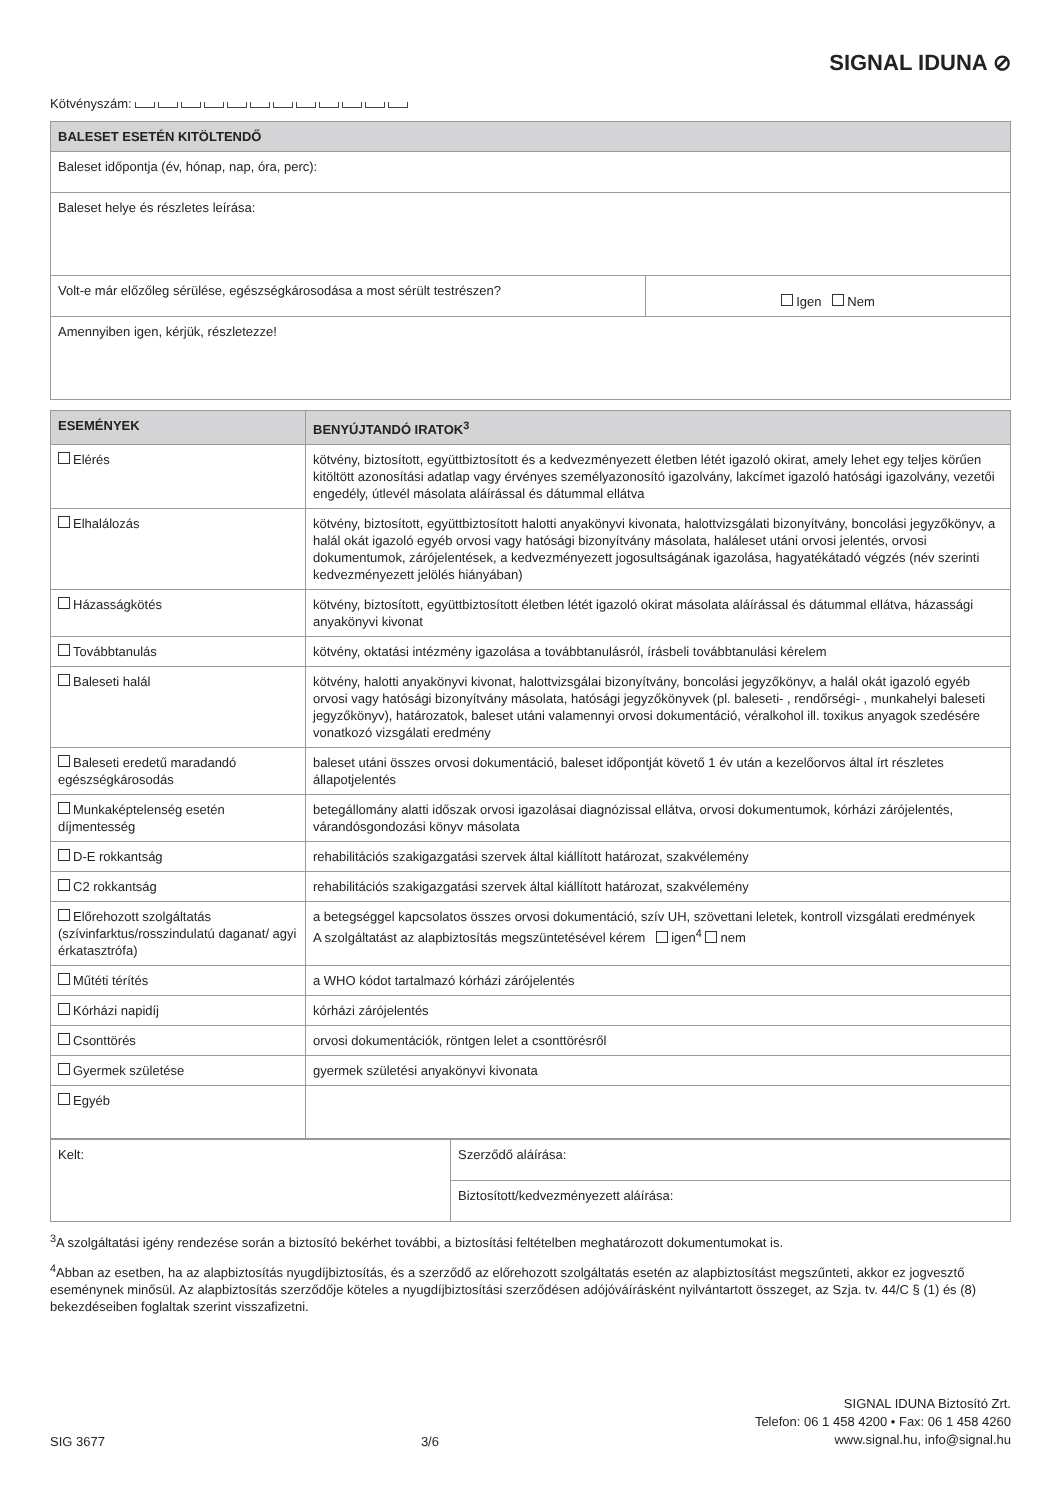SIGNAL IDUNA ⊘
Kötvényszám:
| BALESET ESETÉN KITÖLTENDŐ | |
| --- | --- |
| Baleset időpontja (év, hónap, nap, óra, perc): | |
| Baleset helye és részletes leírása: | |
| Volt-e már előzőleg sérülése, egészségkárosodása a most sérült testrészen? | Igen Nem |
| Amennyiben igen, kérjük, részletezze! | |
| ESEMÉNYEK | BENYÚJTANDÓ IRATOK<sup>3</sup> |
| --- | --- |
| Elérés | kötvény, biztosított, együttbiztosított és a kedvezményezett életben létét igazoló okirat, amely lehet egy teljes körűen kitöltött azonosítási adatlap vagy érvényes személyazonosító igazolvány, lakcímet igazoló hatósági igazolvány, vezetői engedély, útlevél másolata aláírással és dátummal ellátva |
| Elhalálozás | kötvény, biztosított, együttbiztosított halotti anyakönyvi kivonata, halottvizsgálati bizonyítvány, boncolási jegyzőkönyv, a halál okát igazoló egyéb orvosi vagy hatósági bizonyítvány másolata, haláleset utáni orvosi jelentés, orvosi dokumentumok, zárójelentések, a kedvezményezett jogosultságának igazolása, hagyatékátadó végzés (név szerinti kedvezményezett jelölés hiányában) |
| Házasságkötés | kötvény, biztosított, együttbiztosított életben létét igazoló okirat másolata aláírással és dátummal ellátva, házassági anyakönyvi kivonat |
| Továbbtanulás | kötvény, oktatási intézmény igazolása a továbbtanulásról, írásbeli továbbtanulási kérelem |
| Baleseti halál | kötvény, halotti anyakönyvi kivonat, halottvizsgálai bizonyítvány, boncolási jegyzőkönyv, a halál okát igazoló egyéb orvosi vagy hatósági bizonyítvány másolata, hatósági jegyzőkönyvek (pl. baleseti- , rendőrségi- , munkahelyi baleseti jegyzőkönyv), határozatok, baleset utáni valamennyi orvosi dokumentáció, véralkohol ill. toxikus anyagok szedésére vonatkozó vizsgálati eredmény |
| Baleseti eredetű maradandó egészségkárosodás | baleset utáni összes orvosi dokumentáció, baleset időpontját követő 1 év után a kezelőorvos által írt részletes állapotjelentés |
| Munkaképtelenség esetén díjmentesség | betegállomány alatti időszak orvosi igazolásai diagnózissal ellátva, orvosi dokumentumok, kórházi zárójelentés, várandósgondozási könyv másolata |
| D-E rokkantság | rehabilitációs szakigazgatási szervek által kiállított határozat, szakvélemény |
| C2 rokkantság | rehabilitációs szakigazgatási szervek által kiállított határozat, szakvélemény |
| Előrehozott szolgáltatás (szívinfarktus/rosszindulatú daganat/ agyi érkatasztrófa) | a betegséggel kapcsolatos összes orvosi dokumentáció, szív UH, szövettani leletek, kontroll vizsgálati eredmények A szolgáltatást az alapbiztosítás megszüntetésével kérem igen<sup>4</sup> nem |
| Műtéti térítés | a WHO kódot tartalmazó kórházi zárójelentés |
| Kórházi napidíj | kórházi zárójelentés |
| Csonttörés | orvosi dokumentációk, röntgen lelet a csonttörésről |
| Gyermek születése | gyermek születési anyakönyvi kivonata |
| Egyéb | |
| Kelt: | Szerződő aláírása: |
| | Biztosított/kedvezményezett aláírása: |
<sup>3</sup> A szolgáltatási igény rendezése során a biztosító bekérhet további, a biztosítási feltételben meghatározott dokumentumokat is.
<sup>4</sup> Abban az esetben, ha az alapbiztosítás nyugdíjbiztosítás, és a szerződő az előrehozott szolgáltatás esetén az alapbiztosítást megszűnteti, akkor ez jogvesztő eseménynek minősül. Az alapbiztosítás szerződője köteles a nyugdíjbiztosítási szerződésen adójóváírásként nyilvántartott összeget, az Szja. tv. 44/C § (1) és (8) bekezdéseiben foglaltak szerint visszafizetni.
SIG 3677 3/6 SIGNAL IDUNA Biztosító Zrt.
Telefon: 06 1 458 4200 • Fax: 06 1 458 4260
www.signal.hu, info@signal.hu